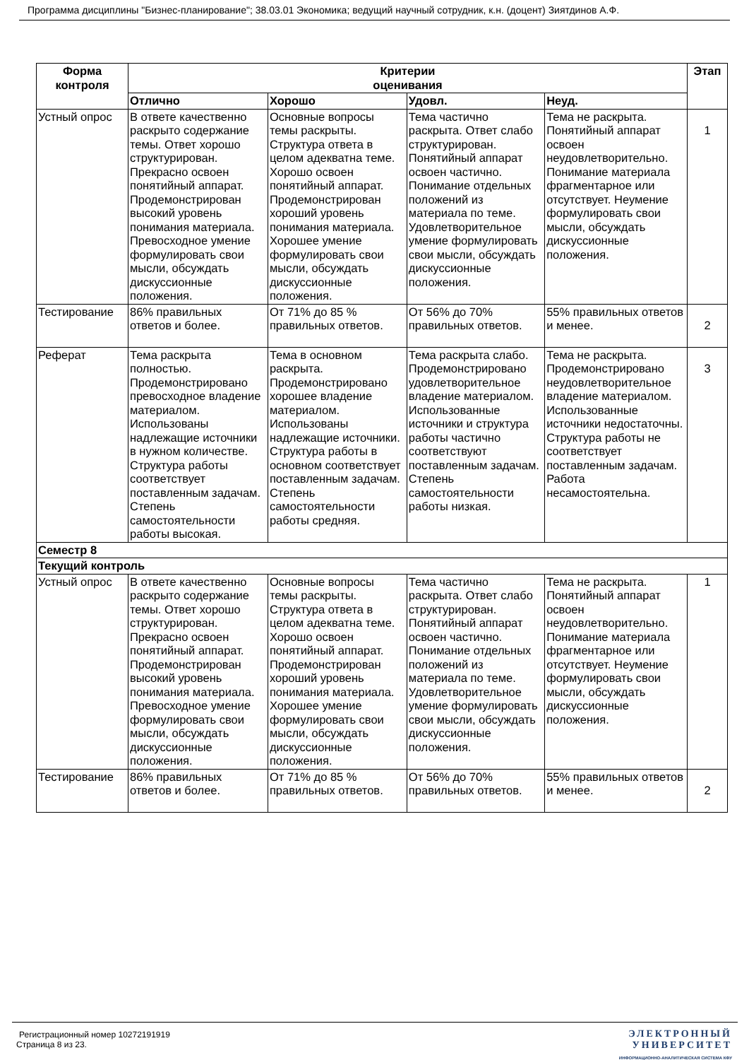Программа дисциплины "Бизнес-планирование"; 38.03.01 Экономика; ведущий научный сотрудник, к.н. (доцент) Зиятдинов А.Ф.
| Форма контроля | Критерии оценивания | | | | Этап |
| --- | --- | --- | --- | --- | --- |
| | Отлично | Хорошо | Удовл. | Неуд. | |
| Устный опрос | В ответе качественно раскрыто содержание темы. Ответ хорошо структурирован. Прекрасно освоен понятийный аппарат. Продемонстрирован высокий уровень понимания материала. Превосходное умение формулировать свои мысли, обсуждать дискуссионные положения. | Основные вопросы темы раскрыты. Структура ответа в целом адекватна теме. Хорошо освоен понятийный аппарат. Продемонстрирован хороший уровень понимания материала. Хорошее умение формулировать свои мысли, обсуждать дискуссионные положения. | Тема частично раскрыта. Ответ слабо структурирован. Понятийный аппарат освоен частично. Понимание отдельных положений из материала по теме. Удовлетворительное умение формулировать свои мысли, обсуждать дискуссионные положения. | Тема не раскрыта. Понятийный аппарат освоен неудовлетворительно. Понимание материала фрагментарное или отсутствует. Неумение формулировать свои мысли, обсуждать дискуссионные положения. | 1 |
| Тестирование | 86% правильных ответов и более. | От 71% до 85 % правильных ответов. | От 56% до 70% правильных ответов. | 55% правильных ответов и менее. | 2 |
| Реферат | Тема раскрыта полностью. Продемонстрировано превосходное владение материалом. Использованы надлежащие источники в нужном количестве. Структура работы соответствует поставленным задачам. Степень самостоятельности работы высокая. | Тема в основном раскрыта. Продемонстрировано хорошее владение материалом. Использованы надлежащие источники. Структура работы в основном соответствует поставленным задачам. Степень самостоятельности работы средняя. | Тема раскрыта слабо. Продемонстрировано удовлетворительное владение материалом. Использованные источники и структура работы частично соответствуют поставленным задачам. Степень самостоятельности работы низкая. | Тема не раскрыта. Продемонстрировано неудовлетворительное владение материалом. Использованные источники недостаточны. Структура работы не соответствует поставленным задачам. Работа несамостоятельна. | 3 |
| Семестр 8 | | | | | |
| Текущий контроль | | | | | |
| Устный опрос | В ответе качественно раскрыто содержание темы. Ответ хорошо структурирован. Прекрасно освоен понятийный аппарат. Продемонстрирован высокий уровень понимания материала. Превосходное умение формулировать свои мысли, обсуждать дискуссионные положения. | Основные вопросы темы раскрыты. Структура ответа в целом адекватна теме. Хорошо освоен понятийный аппарат. Продемонстрирован хороший уровень понимания материала. Хорошее умение формулировать свои мысли, обсуждать дискуссионные положения. | Тема частично раскрыта. Ответ слабо структурирован. Понятийный аппарат освоен частично. Понимание отдельных положений из материала по теме. Удовлетворительное умение формулировать свои мысли, обсуждать дискуссионные положения. | Тема не раскрыта. Понятийный аппарат освоен неудовлетворительно. Понимание материала фрагментарное или отсутствует. Неумение формулировать свои мысли, обсуждать дискуссионные положения. | 1 |
| Тестирование | 86% правильных ответов и более. | От 71% до 85 % правильных ответов. | От 56% до 70% правильных ответов. | 55% правильных ответов и менее. | 2 |
Регистрационный номер 10272191919
Страница 8 из 23.
ЭЛЕКТРОННЫЙ
УНИВЕРСИТЕТ
ИНФОРМАЦИОННО-АНАЛИТИЧЕСКАЯ СИСТЕМА КФУ